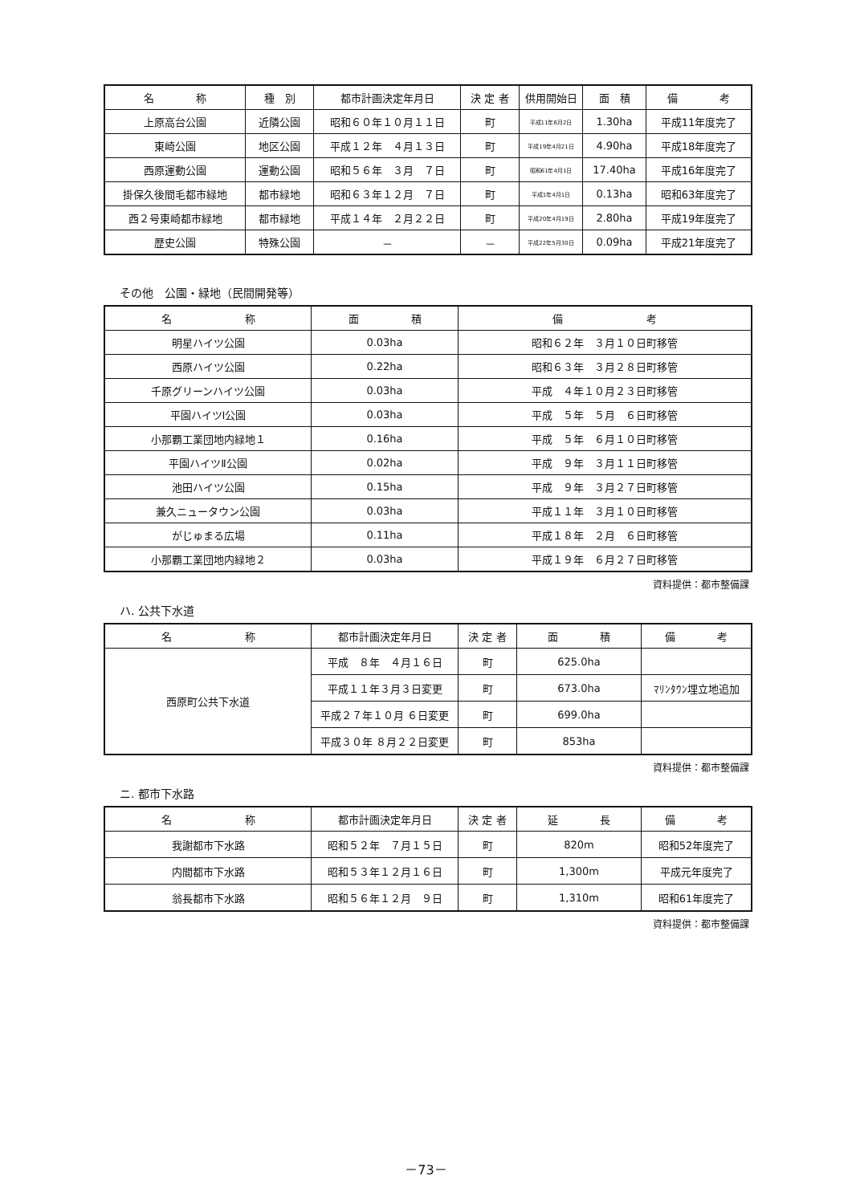| 名 称 | 種 別 | 都市計画決定年月日 | 決 定 者 | 供用開始日 | 面 積 | 備 考 |
| --- | --- | --- | --- | --- | --- | --- |
| 上原高台公園 | 近隣公園 | 昭和６０年１０月１１日 | 町 | 平成11年6月2日 | 1.30ha | 平成11年度完了 |
| 東崎公園 | 地区公園 | 平成１２年 ４月１３日 | 町 | 平成19年4月21日 | 4.90ha | 平成18年度完了 |
| 西原運動公園 | 運動公園 | 昭和５６年 ３月 ７日 | 町 | 昭和61年4月1日 | 17.40ha | 平成16年度完了 |
| 掛保久後間毛都市緑地 | 都市緑地 | 昭和６３年１２月 ７日 | 町 | 平成1年4月1日 | 0.13ha | 昭和63年度完了 |
| 西２号東崎都市緑地 | 都市緑地 | 平成１４年 ２月２２日 | 町 | 平成20年4月19日 | 2.80ha | 平成19年度完了 |
| 歴史公園 | 特殊公園 | － | － | 平成22年5月30日 | 0.09ha | 平成21年度完了 |
その他　公園・緑地（民間開発等）
| 名 称 | 面 積 | 備 考 |
| --- | --- | --- |
| 明星ハイツ公園 | 0.03ha | 昭和６２年 ３月１０日町移管 |
| 西原ハイツ公園 | 0.22ha | 昭和６３年 ３月２８日町移管 |
| 千原グリーンハイツ公園 | 0.03ha | 平成 ４年１０月２３日町移管 |
| 平園ハイツⅠ公園 | 0.03ha | 平成 ５年 ５月 ６日町移管 |
| 小那覇工業団地内緑地１ | 0.16ha | 平成 ５年 ６月１０日町移管 |
| 平園ハイツⅡ公園 | 0.02ha | 平成 ９年 ３月１１日町移管 |
| 池田ハイツ公園 | 0.15ha | 平成 ９年 ３月２７日町移管 |
| 兼久ニュータウン公園 | 0.03ha | 平成１１年 ３月１０日町移管 |
| がじゅまる広場 | 0.11ha | 平成１８年 ２月 ６日町移管 |
| 小那覇工業団地内緑地２ | 0.03ha | 平成１９年 ６月２７日町移管 |
資料提供：都市整備課
ハ. 公共下水道
| 名 称 | 都市計画決定年月日 | 決 定 者 | 面 積 | 備 考 |
| --- | --- | --- | --- | --- |
| 西原町公共下水道 | 平成 ８年 ４月１６日 | 町 | 625.0ha | |
| | 平成１１年３月３日変更 | 町 | 673.0ha | ﾏﾘﾝﾀｳﾝ埋立地追加 |
| | 平成２７年１０月 ６日変更 | 町 | 699.0ha | |
| | 平成３０年 ８月２２日変更 | 町 | 853ha | |
資料提供：都市整備課
ニ. 都市下水路
| 名 称 | 都市計画決定年月日 | 決 定 者 | 延 長 | 備 考 |
| --- | --- | --- | --- | --- |
| 我謝都市下水路 | 昭和５２年 ７月１５日 | 町 | 820m | 昭和52年度完了 |
| 内間都市下水路 | 昭和５３年１２月１６日 | 町 | 1,300m | 平成元年度完了 |
| 翁長都市下水路 | 昭和５６年１２月 ９日 | 町 | 1,310m | 昭和61年度完了 |
資料提供：都市整備課
－73－